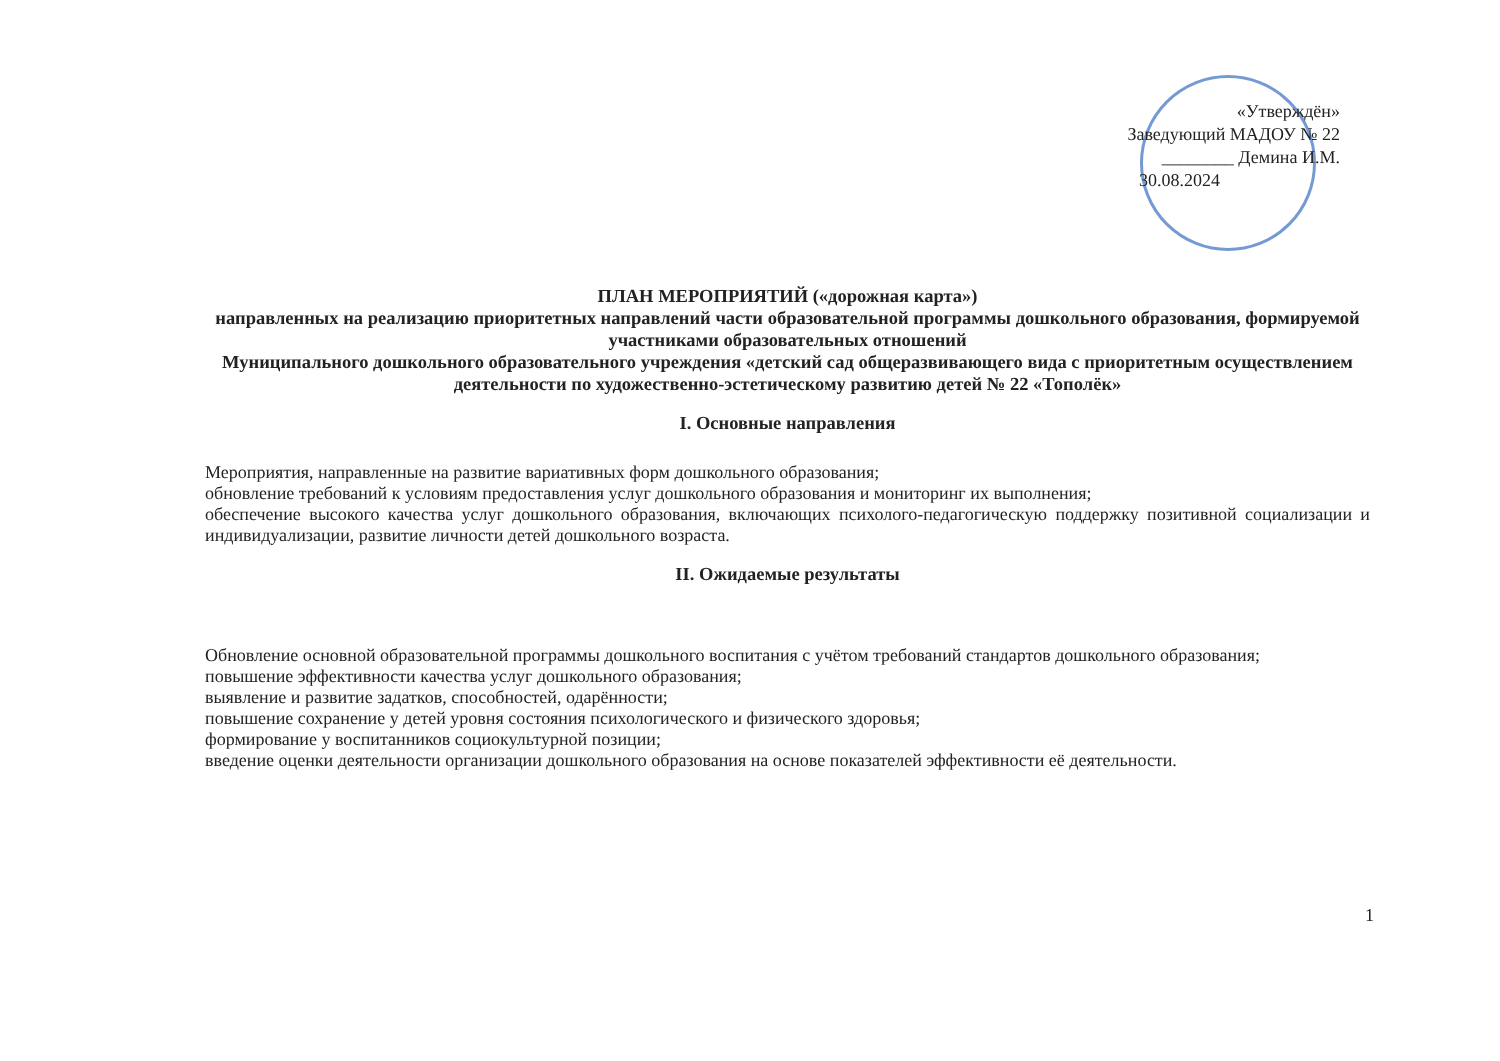«Утверждён»
Заведующий МАДОУ № 22
________ Демина И.М.
30.08.2024
ПЛАН МЕРОПРИЯТИЙ («дорожная карта»)
направленных на реализацию приоритетных направлений части образовательной программы дошкольного образования, формируемой участниками образовательных отношений
Муниципального дошкольного образовательного учреждения «детский сад общеразвивающего вида с приоритетным осуществлением деятельности по художественно-эстетическому развитию детей № 22 «Тополёк»
I. Основные направления
Мероприятия, направленные на развитие вариативных форм дошкольного образования;
обновление требований к условиям предоставления услуг дошкольного образования и мониторинг их выполнения;
обеспечение высокого качества услуг дошкольного образования, включающих психолого-педагогическую поддержку позитивной социализации и индивидуализации, развитие личности детей дошкольного возраста.
II. Ожидаемые результаты
Обновление основной образовательной программы дошкольного воспитания с учётом требований стандартов дошкольного образования;
повышение эффективности качества услуг дошкольного образования;
выявление и развитие задатков, способностей, одарённости;
повышение сохранение у детей уровня состояния психологического и физического здоровья;
формирование у воспитанников социокультурной позиции;
введение оценки деятельности организации дошкольного образования на основе показателей эффективности её деятельности.
1